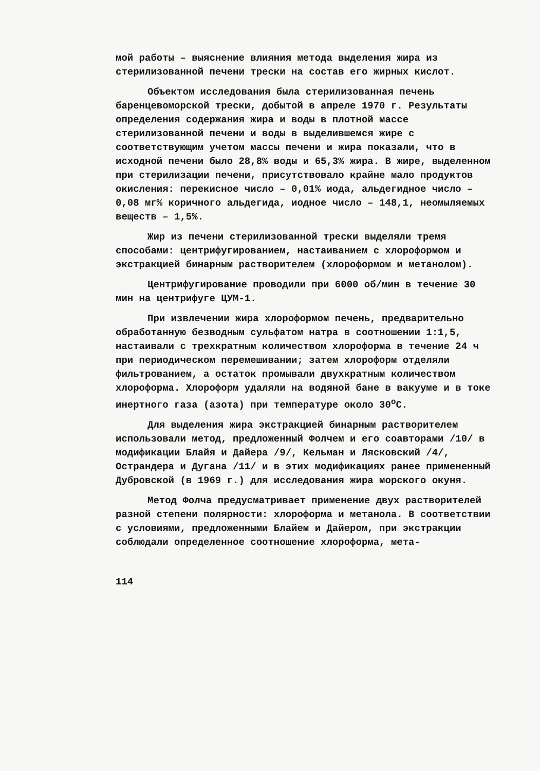мой работы – выяснение влияния метода выделения жира из стерилизованной печени трески на состав его жирных кислот.
Объектом исследования была стерилизованная печень баренцевоморской трески, добытой в апреле 1970 г. Результаты определения содержания жира и воды в плотной массе стерилизованной печени и воды в выделившемся жире с соответствующим учетом массы печени и жира показали, что в исходной печени было 28,8% воды и 65,3% жира. В жире, выделенном при стерилизации печени, присутствовало крайне мало продуктов окисления: перекисное число – 0,01% иода, альдегидное число – 0,08 мг% коричного альдегида, иодное число – 148,1, неомыляемых веществ – 1,5%.
Жир из печени стерилизованной трески выделяли тремя способами: центрифугированием, настаиванием с хлороформом и экстракцией бинарным растворителем (хлороформом и метанолом).
Центрифугирование проводили при 6000 об/мин в течение 30 мин на центрифуге ЦУМ-1.
При извлечении жира хлороформом печень, предварительно обработанную безводным сульфатом натра в соотношении 1:1,5, настаивали с трехкратным количеством хлороформа в течение 24 ч при периодическом перемешивании; затем хлороформ отделяли фильтрованием, а остаток промывали двухкратным количеством хлороформа. Хлороформ удаляли на водяной бане в вакууме и в токе инертного газа (азота) при температуре около 30<sup>о</sup>С.
Для выделения жира экстракцией бинарным растворителем использовали метод, предложенный Фолчем и его соавторами /10/ в модификации Блайя и Дайера /9/, Кельман и Лясковский /4/, Острандера и Дугана /11/ и в этих модификациях ранее примененный Дубровской (в 1969 г.) для исследования жира морского окуня.
Метод Фолча предусматривает применение двух растворителей разной степени полярности: хлороформа и метанола. В соответствии с условиями, предложенными Блайем и Дайером, при экстракции соблюдали определенное соотношение хлороформа, мета-
114